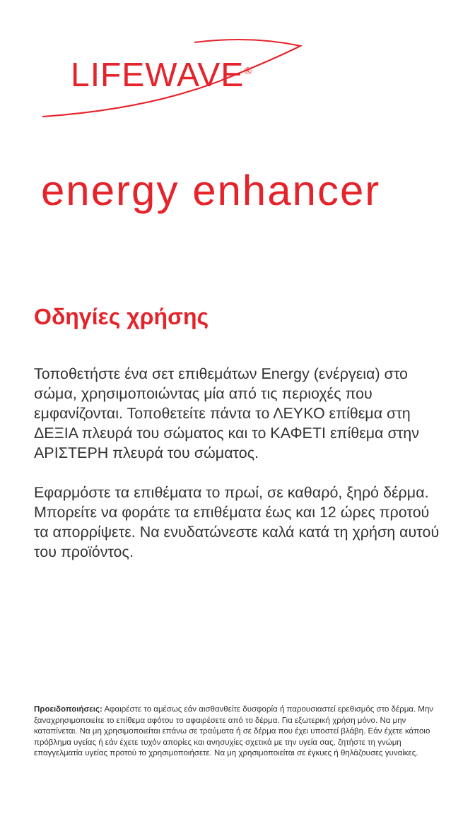LIFEWAVE<sup>®</sup>
energy enhancer
Οδηγίες χρήσης
Τοποθετήστε ένα σετ επιθεμάτων Energy (ενέργεια) στο σώμα, χρησιμοποιώντας μία από τις περιοχές που εμφανίζονται. Τοποθετείτε πάντα το ΛΕΥΚΟ επίθεμα στη ΔΕΞΙΑ πλευρά του σώματος και το ΚΑΦΕΤΙ επίθεμα στην ΑΡΙΣΤΕΡΗ πλευρά του σώματος.
Εφαρμόστε τα επιθέματα το πρωί, σε καθαρό, ξηρό δέρμα. Μπορείτε να φοράτε τα επιθέματα έως και 12 ώρες προτού τα απορρίψετε. Να ενυδατώνεστε καλά κατά τη χρήση αυτού του προϊόντος.
Προειδοποιήσεις: Αφαιρέστε το αμέσως εάν αισθανθείτε δυσφορία ή παρουσιαστεί ερεθισμός στο δέρμα. Μην ξαναχρησιμοποιείτε το επίθεμα αφότου το αφαιρέσετε από το δέρμα. Για εξωτερική χρήση μόνο. Να μην καταπίνεται. Να μη χρησιμοποιείται επάνω σε τραύματα ή σε δέρμα που έχει υποστεί βλάβη. Εάν έχετε κάποιο πρόβλημα υγείας ή εάν έχετε τυχόν απορίες και ανησυχίες σχετικά με την υγεία σας, ζητήστε τη γνώμη επαγγελματία υγείας προτού το χρησιμοποιήσετε. Να μη χρησιμοποιείται σε έγκυες ή θηλάζουσες γυναίκες.